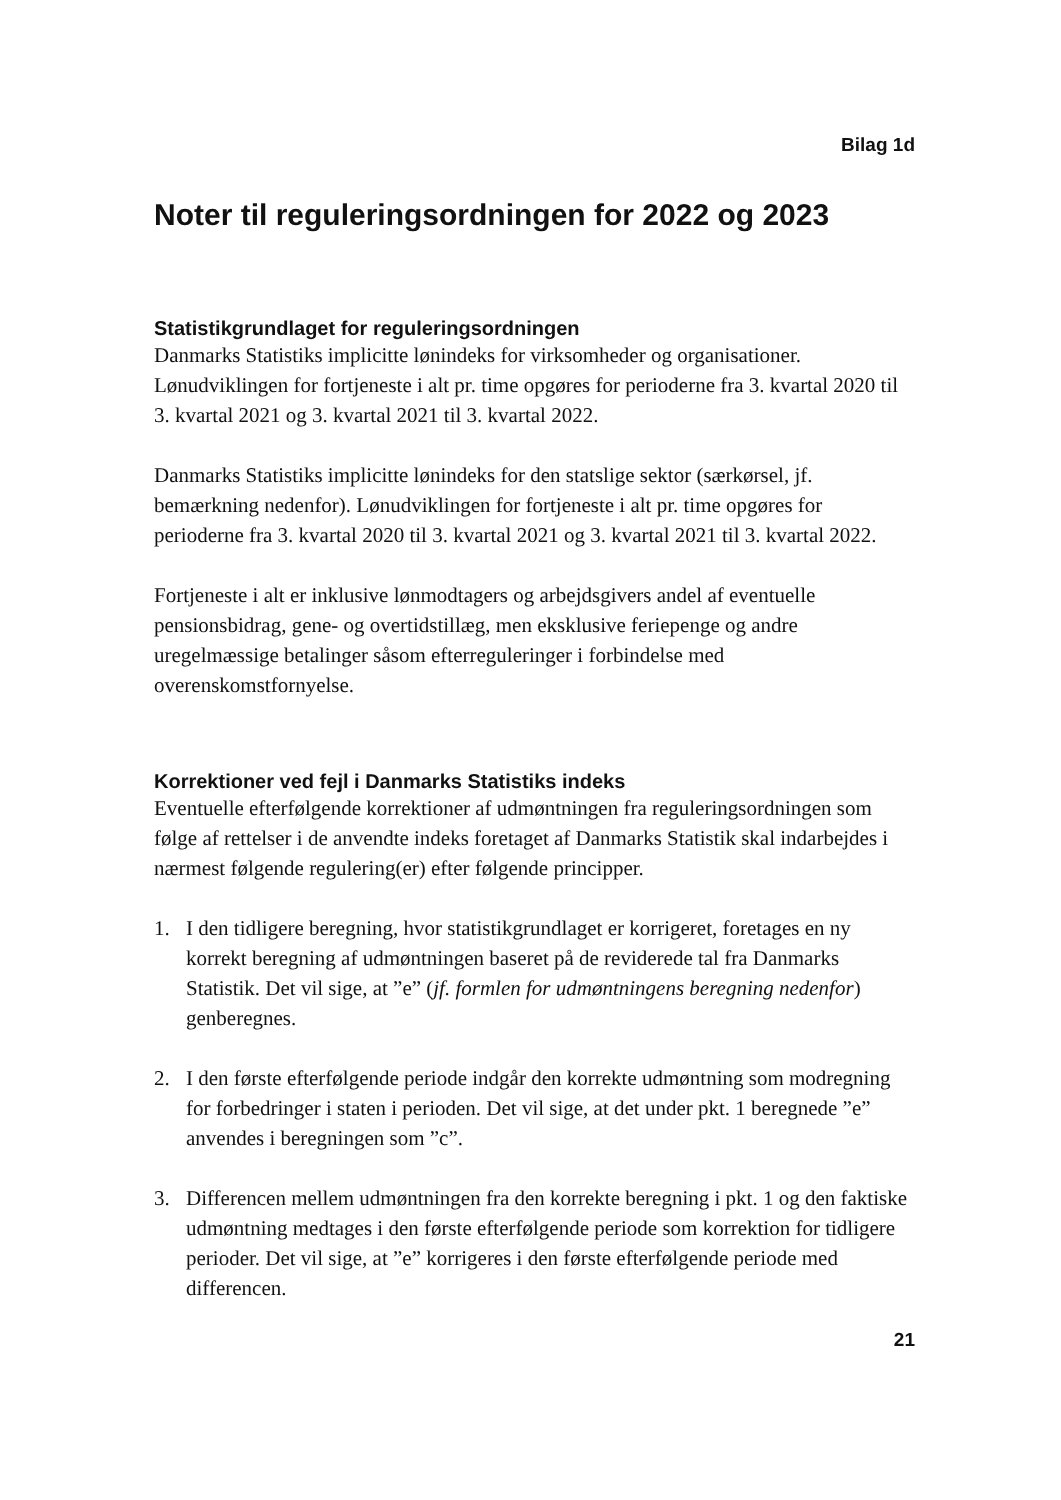Bilag 1d
Noter til reguleringsordningen for 2022 og 2023
Statistikgrundlaget for reguleringsordningen
Danmarks Statistiks implicitte lønindeks for virksomheder og organisationer. Lønudviklingen for fortjeneste i alt pr. time opgøres for perioderne fra 3. kvartal 2020 til 3. kvartal 2021 og 3. kvartal 2021 til 3. kvartal 2022.
Danmarks Statistiks implicitte lønindeks for den statslige sektor (særkørsel, jf. bemærkning nedenfor). Lønudviklingen for fortjeneste i alt pr. time opgøres for perioderne fra 3. kvartal 2020 til 3. kvartal 2021 og 3. kvartal 2021 til 3. kvartal 2022.
Fortjeneste i alt er inklusive lønmodtagers og arbejdsgivers andel af eventuelle pensionsbidrag, gene- og overtidstillæg, men eksklusive feriepenge og andre uregelmæssige betalinger såsom efterreguleringer i forbindelse med overenskomstfornyelse.
Korrektioner ved fejl i Danmarks Statistiks indeks
Eventuelle efterfølgende korrektioner af udmøntningen fra reguleringsordningen som følge af rettelser i de anvendte indeks foretaget af Danmarks Statistik skal indarbejdes i nærmest følgende regulering(er) efter følgende principper.
1. I den tidligere beregning, hvor statistikgrundlaget er korrigeret, foretages en ny korrekt beregning af udmøntningen baseret på de reviderede tal fra Danmarks Statistik. Det vil sige, at ”e” (jf. formlen for udmøntningens beregning nedenfor) genberegnes.
2. I den første efterfølgende periode indgår den korrekte udmøntning som modregning for forbedringer i staten i perioden. Det vil sige, at det under pkt. 1 beregnede ”e” anvendes i beregningen som ”c”.
3. Differencen mellem udmøntningen fra den korrekte beregning i pkt. 1 og den faktiske udmøntning medtages i den første efterfølgende periode som korrektion for tidligere perioder. Det vil sige, at ”e” korrigeres i den første efterfølgende periode med differencen.
21